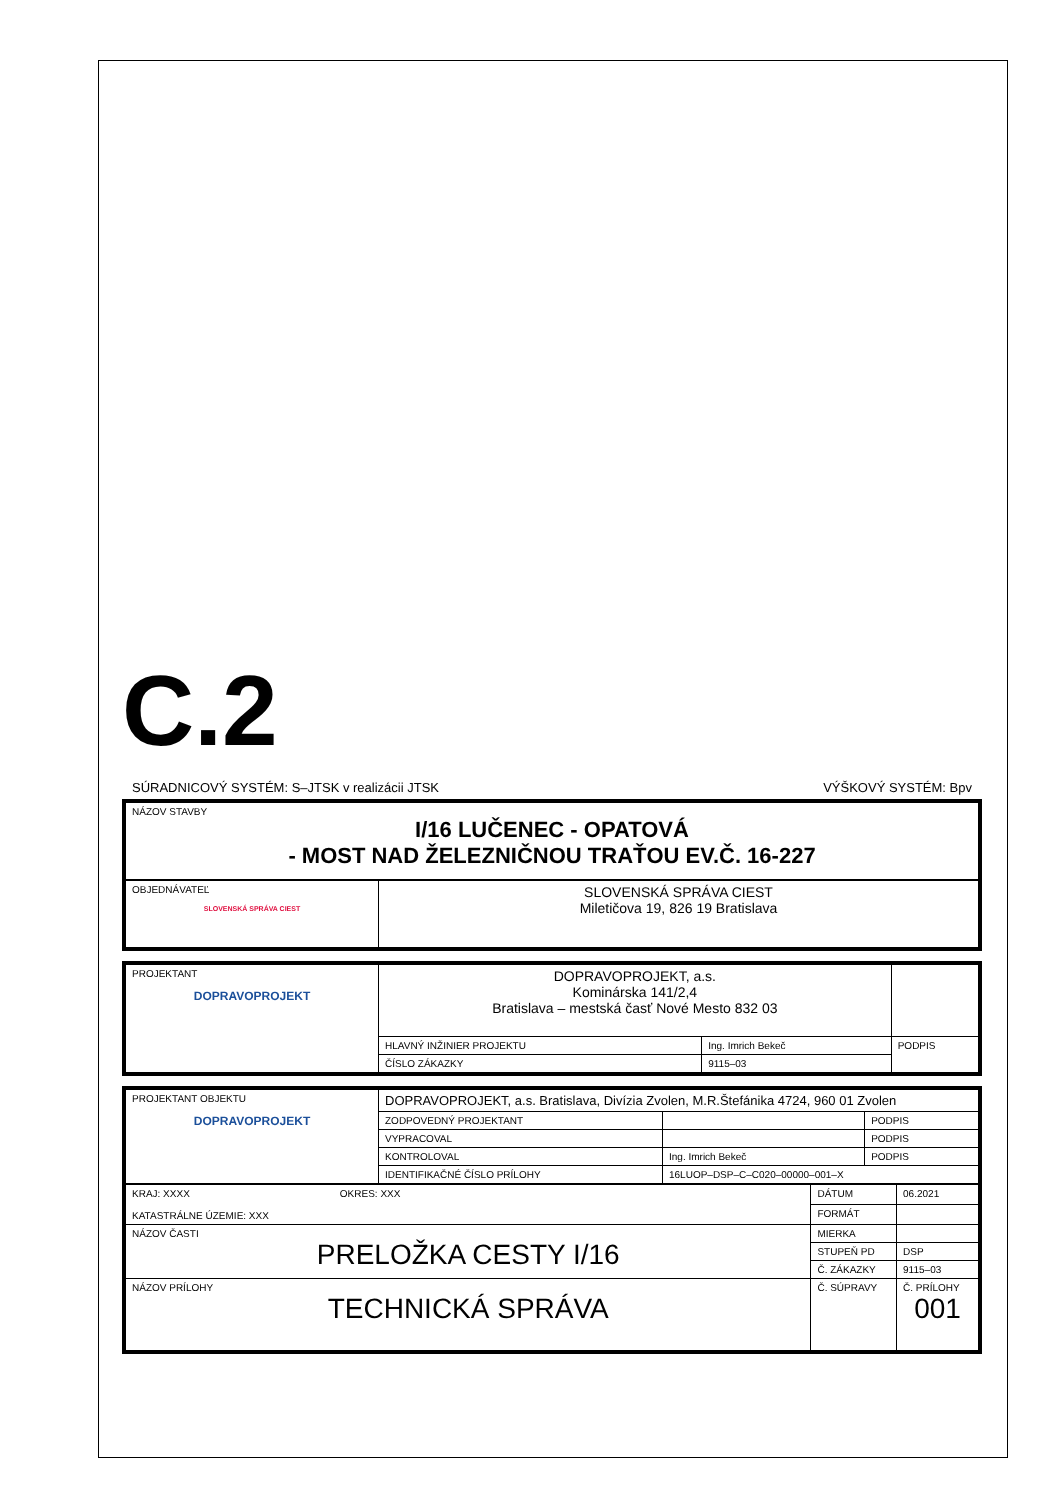C.2
SÚRADNICOVÝ SYSTÉM: S–JTSK v realizácii JTSK VÝŠKOVÝ SYSTÉM: Bpv
| NÁZOV STAVBY I/16 LUČENEC - OPATOVÁ - MOST NAD ŽELEZNIČNOU TRAŤOU EV.Č. 16-227 |
| OBJEDNÁVATEĽ SLOVENSKÁ SPRÁVA CIEST | SLOVENSKÁ SPRÁVA CIEST Miletičova 19, 826 19 Bratislava |
| PROJEKTANT DOPRAVOPROJEKT | DOPRAVOPROJEKT, a.s. Kominárska 141/2,4 Bratislava – mestská časť Nové Mesto 832 03 | | |
| | HLAVNÝ INŽINIER PROJEKTU | Ing. Imrich Bekeč | PODPIS |
| | ČÍSLO ZÁKAZKY | 9115–03 | |
| PROJEKTANT OBJEKTU DOPRAVOPROJEKT | DOPRAVOPROJEKT, a.s. Bratislava, Divízia Zvolen, M.R.Štefánika 4724, 960 01 Zvolen | | |
| | ZODPOVEDNÝ PROJEKTANT | | PODPIS |
| | VYPRACOVAL | | PODPIS |
| | KONTROLOVAL | Ing. Imrich Bekeč | PODPIS |
| | IDENTIFIKAČNÉ ČÍSLO PRÍLOHY | 16LUOP–DSP–C–C020–00000–001–X | |
| KRAJ: XXXX OKRES: XXX KATASTRÁLNE ÚZEMIE: XXX | DÁTUM | 06.2021 |
| | FORMÁT | |
| NÁZOV ČASTI PRELOŽKA CESTY I/16 | MIERKA | |
| | STUPEŇ PD | DSP |
| | Č. ZÁKAZKY | 9115–03 |
| NÁZOV PRÍLOHY TECHNICKÁ SPRÁVA | Č. SÚPRAVY | Č. PRÍLOHY 001 |